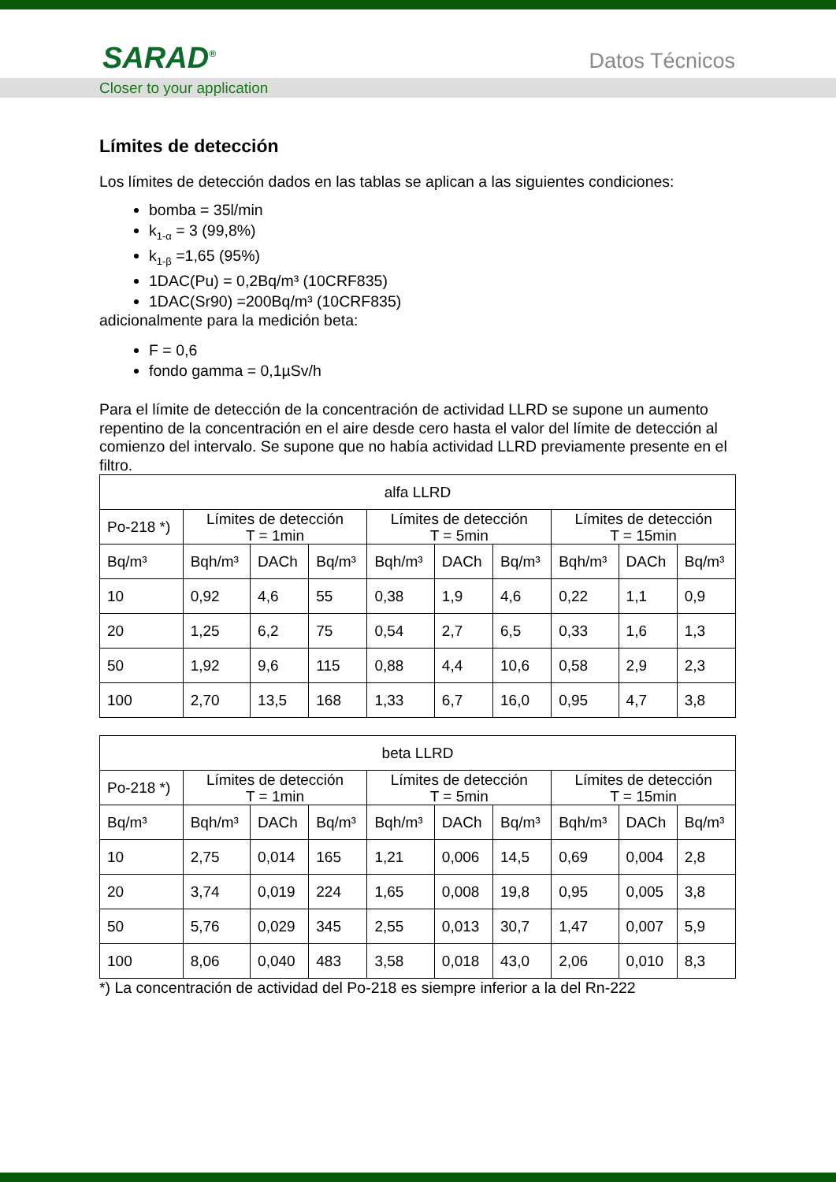SARAD<sup>®</sup> Datos Técnicos
Closer to your application
Límites de detección
Los límites de detección dados en las tablas se aplican a las siguientes condiciones:
bomba = 35l/min
k<sub>1-α</sub> = 3 (99,8%)
k<sub>1-β</sub> =1,65 (95%)
1DAC(Pu) = 0,2Bq/m³ (10CRF835)
1DAC(Sr90) =200Bq/m³ (10CRF835)
adicionalmente para la medición beta:
F = 0,6
fondo gamma = 0,1µSv/h
Para el límite de detección de la concentración de actividad LLRD se supone un aumento repentino de la concentración en el aire desde cero hasta el valor del límite de detección al comienzo del intervalo. Se supone que no había actividad LLRD previamente presente en el filtro.
| alfa LLRD | | | | | | | | | |
| Po-218 *) | Límites de detección T = 1min | | | Límites de detección T = 5min | | | Límites de detección T = 15min | | |
| Bq/m³ | Bqh/m³ | DACh | Bq/m³ | Bqh/m³ | DACh | Bq/m³ | Bqh/m³ | DACh | Bq/m³ |
| 10 | 0,92 | 4,6 | 55 | 0,38 | 1,9 | 4,6 | 0,22 | 1,1 | 0,9 |
| 20 | 1,25 | 6,2 | 75 | 0,54 | 2,7 | 6,5 | 0,33 | 1,6 | 1,3 |
| 50 | 1,92 | 9,6 | 115 | 0,88 | 4,4 | 10,6 | 0,58 | 2,9 | 2,3 |
| 100 | 2,70 | 13,5 | 168 | 1,33 | 6,7 | 16,0 | 0,95 | 4,7 | 3,8 |
| beta LLRD | | | | | | | | | |
| Po-218 *) | Límites de detección T = 1min | | | Límites de detección T = 5min | | | Límites de detección T = 15min | | |
| Bq/m³ | Bqh/m³ | DACh | Bq/m³ | Bqh/m³ | DACh | Bq/m³ | Bqh/m³ | DACh | Bq/m³ |
| 10 | 2,75 | 0,014 | 165 | 1,21 | 0,006 | 14,5 | 0,69 | 0,004 | 2,8 |
| 20 | 3,74 | 0,019 | 224 | 1,65 | 0,008 | 19,8 | 0,95 | 0,005 | 3,8 |
| 50 | 5,76 | 0,029 | 345 | 2,55 | 0,013 | 30,7 | 1,47 | 0,007 | 5,9 |
| 100 | 8,06 | 0,040 | 483 | 3,58 | 0,018 | 43,0 | 2,06 | 0,010 | 8,3 |
*) La concentración de actividad del Po-218 es siempre inferior a la del Rn-222